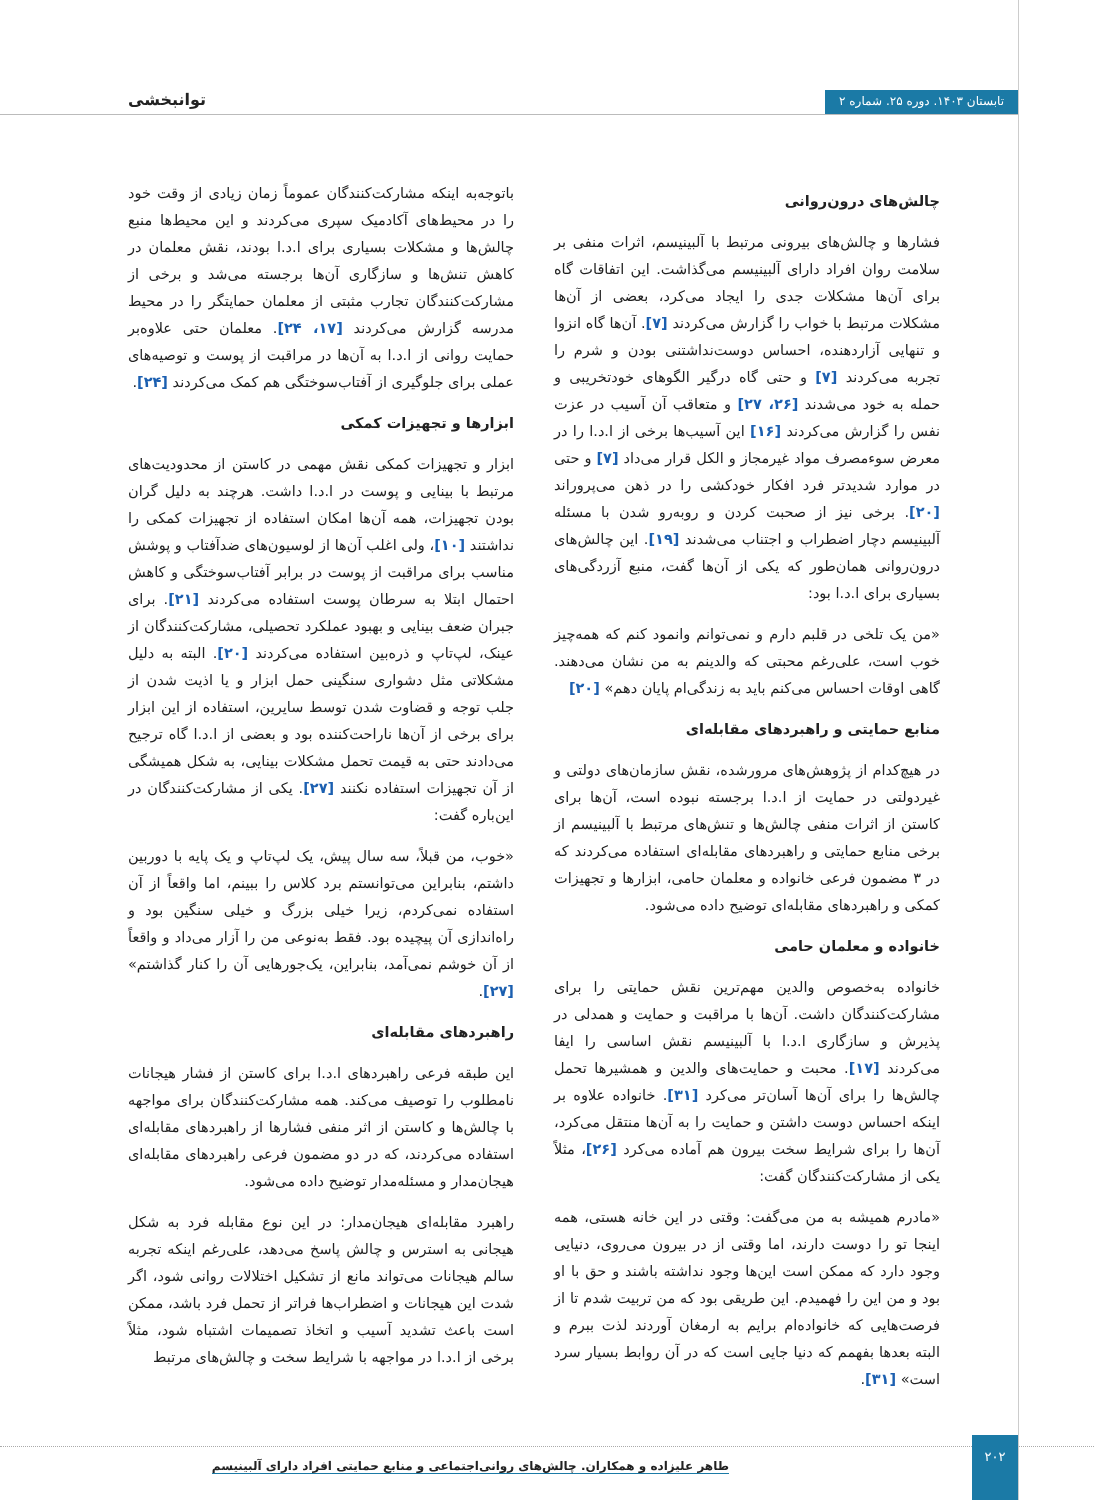تابستان ۱۴۰۳. دوره ۲۵. شماره ۲
توانبخشی
چالش‌های درون‌روانی
فشارها و چالش‌های بیرونی مرتبط با آلبینیسم، اثرات منفی بر سلامت روان افراد دارای آلبینیسم می‌گذاشت. این اتفاقات گاه برای آن‌ها مشکلات جدی را ایجاد می‌کرد، بعضی از آن‌ها مشکلات مرتبط با خواب را گزارش می‌کردند [۷]. آن‌ها گاه انزوا و تنهایی آزاردهنده، احساس دوست‌نداشتنی بودن و شرم را تجربه می‌کردند [۷] و حتی گاه درگیر الگوهای خودتخریبی و حمله به خود می‌شدند [۲۶، ۲۷] و متعاقب آن آسیب در عزت نفس را گزارش می‌کردند [۱۶] این آسیب‌ها برخی از ا.د.ا را در معرض سوءمصرف مواد غیرمجاز و الکل قرار می‌داد [۷] و حتی در موارد شدیدتر فرد افکار خودکشی را در ذهن می‌پروراند [۲۰]. برخی نیز از صحبت کردن و روبه‌رو شدن با مسئله آلبینیسم دچار اضطراب و اجتناب می‌شدند [۱۹]. این چالش‌های درون‌روانی همان‌طور که یکی از آن‌ها گفت، منبع آزردگی‌های بسیاری برای ا.د.ا بود:
«من یک تلخی در قلبم دارم و نمی‌توانم وانمود کنم که همه‌چیز خوب است، علی‌رغم محبتی که والدینم به من نشان می‌دهند. گاهی اوقات احساس می‌کنم باید به زندگی‌ام پایان دهم» [۲۰]
منابع حمایتی و راهبردهای مقابله‌ای
در هیچ‌کدام از پژوهش‌های مرورشده، نقش سازمان‌های دولتی و غیردولتی در حمایت از ا.د.ا برجسته نبوده است، آن‌ها برای کاستن از اثرات منفی چالش‌ها و تنش‌های مرتبط با آلبینیسم از برخی منابع حمایتی و راهبردهای مقابله‌ای استفاده می‌کردند که در ۳ مضمون فرعی خانواده و معلمان حامی، ابزارها و تجهیزات کمکی و راهبردهای مقابله‌ای توضیح داده می‌شود.
خانواده و معلمان حامی
خانواده به‌خصوص والدین مهم‌ترین نقش حمایتی را برای مشارکت‌کنندگان داشت. آن‌ها با مراقبت و حمایت و همدلی در پذیرش و سازگاری ا.د.ا با آلبینیسم نقش اساسی را ایفا می‌کردند [۱۷]. محبت و حمایت‌های والدین و همشیرها تحمل چالش‌ها را برای آن‌ها آسان‌تر می‌کرد [۳۱]. خانواده علاوه بر اینکه احساس دوست داشتن و حمایت را به آن‌ها منتقل می‌کرد، آن‌ها را برای شرایط سخت بیرون هم آماده می‌کرد [۲۶]، مثلاً یکی از مشارکت‌کنندگان گفت:
«مادرم همیشه به من می‌گفت: وقتی در این خانه هستی، همه اینجا تو را دوست دارند، اما وقتی از در بیرون می‌روی، دنیایی وجود دارد که ممکن است این‌ها وجود نداشته باشند و حق با او بود و من این را فهمیدم. این طریقی بود که من تربیت شدم تا از فرصت‌هایی که خانواده‌ام برایم به ارمغان آوردند لذت ببرم و البته بعدها بفهمم که دنیا جایی است که در آن روابط بسیار سرد است» [۳۱].
باتوجه‌به اینکه مشارکت‌کنندگان عموماً زمان زیادی از وقت خود را در محیط‌های آکادمیک سپری می‌کردند و این محیط‌ها منبع چالش‌ها و مشکلات بسیاری برای ا.د.ا بودند، نقش معلمان در کاهش تنش‌ها و سازگاری آن‌ها برجسته می‌شد و برخی از مشارکت‌کنندگان تجارب مثبتی از معلمان حمایتگر را در محیط مدرسه گزارش می‌کردند [۱۷، ۲۴]. معلمان حتی علاوه‌بر حمایت روانی از ا.د.ا به آن‌ها در مراقبت از پوست و توصیه‌های عملی برای جلوگیری از آفتاب‌سوختگی هم کمک می‌کردند [۲۴].
ابزارها و تجهیزات کمکی
ابزار و تجهیزات کمکی نقش مهمی در کاستن از محدودیت‌های مرتبط با بینایی و پوست در ا.د.ا داشت. هرچند به دلیل گران بودن تجهیزات، همه آن‌ها امکان استفاده از تجهیزات کمکی را نداشتند [۱۰]، ولی اغلب آن‌ها از لوسیون‌های ضدآفتاب و پوشش مناسب برای مراقبت از پوست در برابر آفتاب‌سوختگی و کاهش احتمال ابتلا به سرطان پوست استفاده می‌کردند [۲۱]. برای جبران ضعف بینایی و بهبود عملکرد تحصیلی، مشارکت‌کنندگان از عینک، لپ‌تاپ و ذره‌بین استفاده می‌کردند [۲۰]. البته به دلیل مشکلاتی مثل دشواری سنگینی حمل ابزار و یا اذیت شدن از جلب توجه و قضاوت شدن توسط سایرین، استفاده از این ابزار برای برخی از آن‌ها ناراحت‌کننده بود و بعضی از ا.د.ا گاه ترجیح می‌دادند حتی به قیمت تحمل مشکلات بینایی، به شکل همیشگی از آن تجهیزات استفاده نکنند [۲۷]. یکی از مشارکت‌کنندگان در این‌باره گفت:
«خوب، من قبلاً، سه سال پیش، یک لپ‌تاپ و یک پایه با دوربین داشتم، بنابراین می‌توانستم برد کلاس را ببینم، اما واقعاً از آن استفاده نمی‌کردم، زیرا خیلی بزرگ و خیلی سنگین بود و راه‌اندازی آن پیچیده بود. فقط به‌نوعی من را آزار می‌داد و واقعاً از آن خوشم نمی‌آمد، بنابراین، یک‌جورهایی آن را کنار گذاشتم» [۲۷].
راهبردهای مقابله‌ای
این طبقه فرعی راهبردهای ا.د.ا برای کاستن از فشار هیجانات نامطلوب را توصیف می‌کند. همه مشارکت‌کنندگان برای مواجهه با چالش‌ها و کاستن از اثر منفی فشارها از راهبردهای مقابله‌ای استفاده می‌کردند، که در دو مضمون فرعی راهبردهای مقابله‌ای هیجان‌مدار و مسئله‌مدار توضیح داده می‌شود.
راهبرد مقابله‌ای هیجان‌مدار: در این نوع مقابله فرد به شکل هیجانی به استرس و چالش پاسخ می‌دهد، علی‌رغم اینکه تجربه سالم هیجانات می‌تواند مانع از تشکیل اختلالات روانی شود، اگر شدت این هیجانات و اضطراب‌ها فراتر از تحمل فرد باشد، ممکن است باعث تشدید آسیب و اتخاذ تصمیمات اشتباه شود، مثلاً برخی از ا.د.ا در مواجهه با شرایط سخت و چالش‌های مرتبط
۲۰۲
طاهر علیزاده و همکاران. چالش‌های روانی‌اجتماعی و منابع حمایتی افراد دارای آلبینیسم